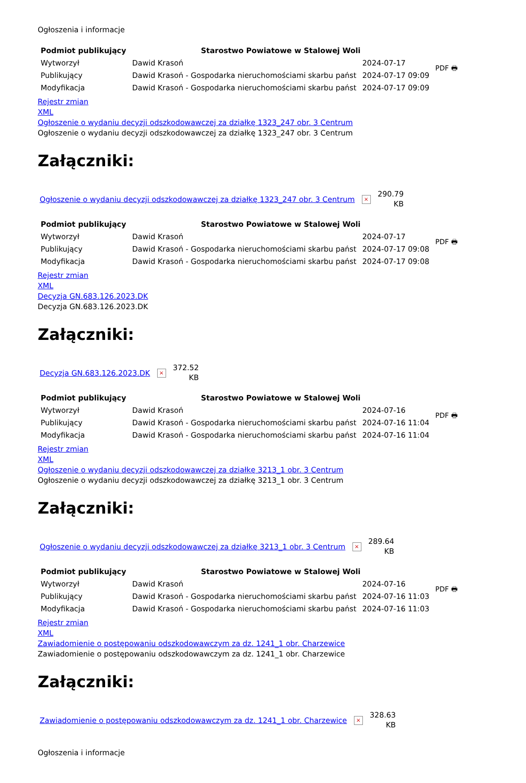Ogłoszenia i informacje
| Podmiot publikujący | Starostwo Powiatowe w Stalowej Woli | | PDF 🖶 |
| Wytworzył | Dawid Krasoń | 2024-07-17 | |
| Publikujący | Dawid Krasoń - Gospodarka nieruchomościami skarbu państ | 2024-07-17 09:09 | |
| Modyfikacja | Dawid Krasoń - Gospodarka nieruchomościami skarbu państ | 2024-07-17 09:09 | |
Rejestr zmian
XML
Ogłoszenie o wydaniu decyzji odszkodowawczej za działkę 1323_247 obr. 3 Centrum
Ogłoszenie o wydaniu decyzji odszkodowawczej za działkę 1323_247 obr. 3 Centrum
Załączniki:
Ogłoszenie o wydaniu decyzji odszkodowawczej za działkę 1323_247 obr. 3 Centrum
×
290.79
KB
| Podmiot publikujący | Starostwo Powiatowe w Stalowej Woli | | PDF 🖶 |
| Wytworzył | Dawid Krasoń | 2024-07-17 | |
| Publikujący | Dawid Krasoń - Gospodarka nieruchomościami skarbu państ | 2024-07-17 09:08 | |
| Modyfikacja | Dawid Krasoń - Gospodarka nieruchomościami skarbu państ | 2024-07-17 09:08 | |
Rejestr zmian
XML
Decyzja GN.683.126.2023.DK
Decyzja GN.683.126.2023.DK
Załączniki:
Decyzja GN.683.126.2023.DK
×
372.52
KB
| Podmiot publikujący | Starostwo Powiatowe w Stalowej Woli | | PDF 🖶 |
| Wytworzył | Dawid Krasoń | 2024-07-16 | |
| Publikujący | Dawid Krasoń - Gospodarka nieruchomościami skarbu państ | 2024-07-16 11:04 | |
| Modyfikacja | Dawid Krasoń - Gospodarka nieruchomościami skarbu państ | 2024-07-16 11:04 | |
Rejestr zmian
XML
Ogłoszenie o wydaniu decyzji odszkodowawczej za działkę 3213_1 obr. 3 Centrum
Ogłoszenie o wydaniu decyzji odszkodowawczej za działkę 3213_1 obr. 3 Centrum
Załączniki:
Ogłoszenie o wydaniu decyzji odszkodowawczej za działkę 3213_1 obr. 3 Centrum
×
289.64
KB
| Podmiot publikujący | Starostwo Powiatowe w Stalowej Woli | | PDF 🖶 |
| Wytworzył | Dawid Krasoń | 2024-07-16 | |
| Publikujący | Dawid Krasoń - Gospodarka nieruchomościami skarbu państ | 2024-07-16 11:03 | |
| Modyfikacja | Dawid Krasoń - Gospodarka nieruchomościami skarbu państ | 2024-07-16 11:03 | |
Rejestr zmian
XML
Zawiadomienie o postępowaniu odszkodowawczym za dz. 1241_1 obr. Charzewice
Zawiadomienie o postępowaniu odszkodowawczym za dz. 1241_1 obr. Charzewice
Załączniki:
Zawiadomienie o postępowaniu odszkodowawczym za dz. 1241_1 obr. Charzewice
×
328.63
KB
Ogłoszenia i informacje